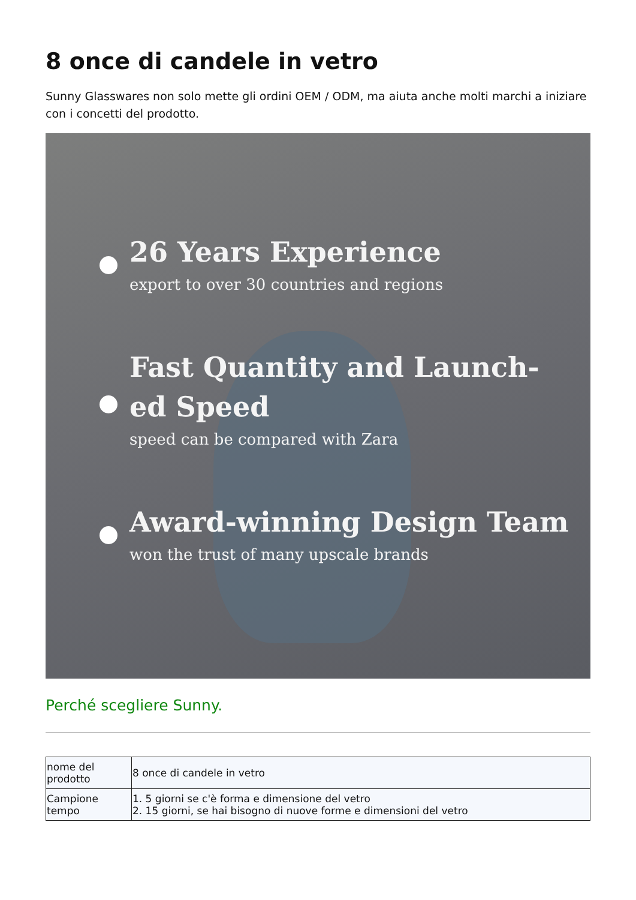8 once di candele in vetro
Sunny Glasswares non solo mette gli ordini OEM / ODM, ma aiuta anche molti marchi a iniziare con i concetti del prodotto.
26 Years Experience
export to over 30 countries and regions
Fast Quantity and Launch-
ed Speed
speed can be compared with Zara
Award-winning Design Team
won the trust of many upscale brands
Perché scegliere Sunny.
| nome del prodotto | 8 once di candele in vetro |
| Campione tempo | 1. 5 giorni se c'è forma e dimensione del vetro 2. 15 giorni, se hai bisogno di nuove forme e dimensioni del vetro |